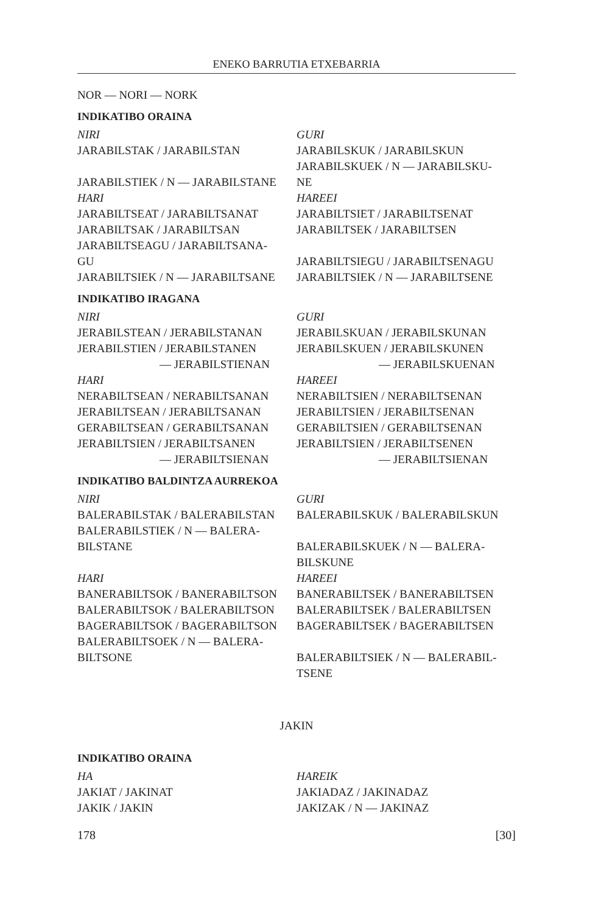ENEKO BARRUTIA ETXEBARRIA
NOR — NORI — NORK
INDIKATIBO ORAINA
| NIRI | GURI |
| JARABILSTAK / JARABILSTAN | JARABILSKUK / JARABILSKUN |
| JARABILSTIEK / N — JARABILSTANE | JARABILSKUEK / N — JARABILSKU- NE |
| HARI | HAREEI |
| JARABILTSEAT / JARABILTSANAT | JARABILTSIET / JARABILTSENAT |
| JARABILTSAK / JARABILTSAN | JARABILTSEK / JARABILTSEN |
| JARABILTSEAGU / JARABILTSANA- GU | JARABILTSIEGU / JARABILTSENAGU |
| JARABILTSIEK / N — JARABILTSANE | JARABILTSIEK / N — JARABILTSENE |
INDIKATIBO IRAGANA
| NIRI | GURI |
| JERABILSTEAN / JERABILSTANAN | JERABILSKUAN / JERABILSKUNAN |
| JERABILSTIEN / JERABILSTANEN — JERABILSTIENAN | JERABILSKUEN / JERABILSKUNEN — JERABILSKUENAN |
| HARI | HAREEI |
| NERABILTSEAN / NERABILTSANAN | NERABILTSIEN / NERABILTSENAN |
| JERABILTSEAN / JERABILTSANAN | JERABILTSIEN / JERABILTSENAN |
| GERABILTSEAN / GERABILTSANAN | GERABILTSIEN / GERABILTSENAN |
| JERABILTSIEN / JERABILTSANEN — JERABILTSIENAN | JERABILTSIEN / JERABILTSENEN — JERABILTSIENAN |
INDIKATIBO BALDINTZA AURREKOA
| NIRI | GURI |
| BALERABILSTAK / BALERABILSTAN | BALERABILSKUK / BALERABILSKUN |
| BALERABILSTIEK / N — BALERA- BILSTANE | BALERABILSKUEK / N — BALERA- BILSKUNE |
| HARI | HAREEI |
| BANERABILTSOK / BANERABILTSON | BANERABILTSEK / BANERABILTSEN |
| BALERABILTSOK / BALERABILTSON | BALERABILTSEK / BALERABILTSEN |
| BAGERABILTSOK / BAGERABILTSON | BAGERABILTSEK / BAGERABILTSEN |
| BALERABILTSOEK / N — BALERA- BILTSONE | BALERABILTSIEK / N — BALERABIL- TSENE |
JAKIN
INDIKATIBO ORAINA
| HA | HAREIK |
| JAKIAT / JAKINAT | JAKIADAZ / JAKINADAZ |
| JAKIK / JAKIN | JAKIZAK / N — JAKINAZ |
178 [30]